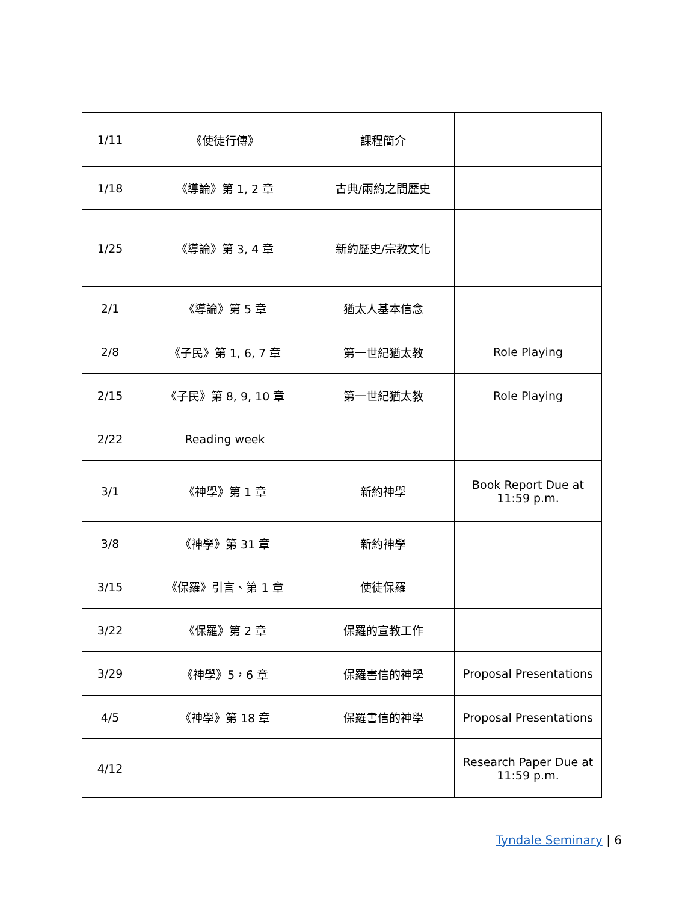| 1/11 | 《使徒行傳》 | 課程簡介 | |
| 1/18 | 《導論》第 1, 2 章 | 古典/兩約之間歷史 | |
| 1/25 | 《導論》第 3, 4 章 | 新約歷史/宗教文化 | |
| 2/1 | 《導論》第 5 章 | 猶太人基本信念 | |
| 2/8 | 《子民》第 1, 6, 7 章 | 第一世紀猶太教 | Role Playing |
| 2/15 | 《子民》第 8, 9, 10 章 | 第一世紀猶太教 | Role Playing |
| 2/22 | Reading week | | |
| 3/1 | 《神學》第 1 章 | 新約神學 | Book Report Due at 11:59 p.m. |
| 3/8 | 《神學》第 31 章 | 新約神學 | |
| 3/15 | 《保羅》引言、第 1 章 | 使徒保羅 | |
| 3/22 | 《保羅》第 2 章 | 保羅的宣教工作 | |
| 3/29 | 《神學》5，6 章 | 保羅書信的神學 | Proposal Presentations |
| 4/5 | 《神學》第 18 章 | 保羅書信的神學 | Proposal Presentations |
| 4/12 | | | Research Paper Due at 11:59 p.m. |
Tyndale Seminary | 6